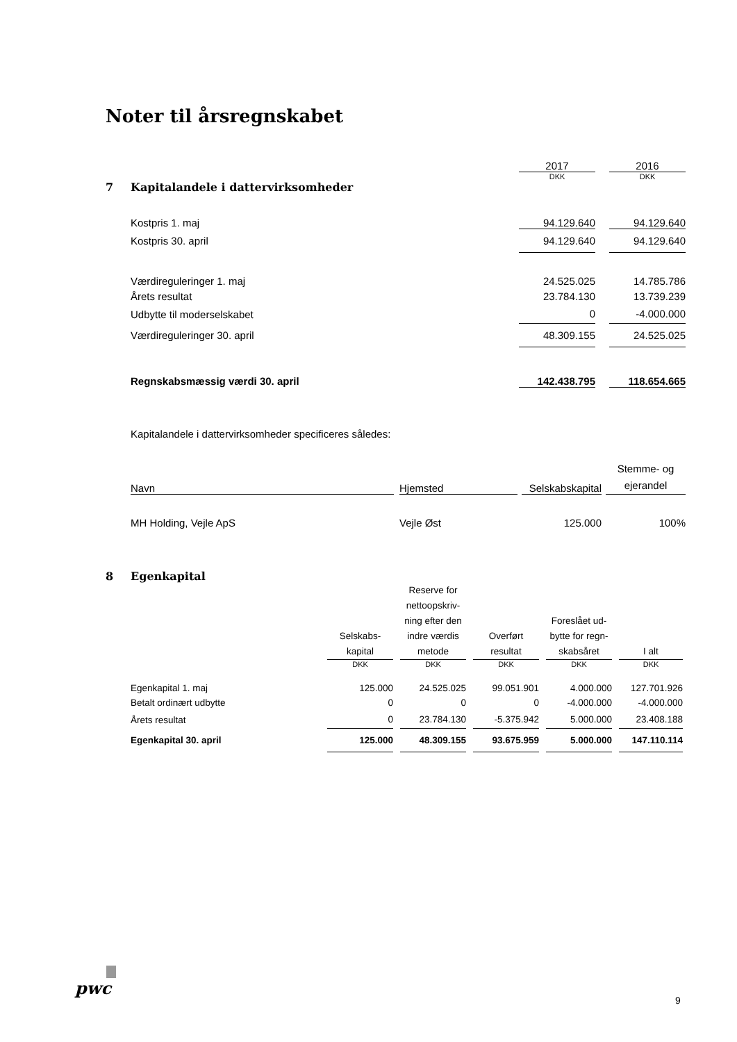Noter til årsregnskabet
| | | 2017 | | 2016 |
| | | DKK | | DKK |
| 7 Kapitalandele i dattervirksomheder | | | | |
| | Kostpris 1. maj | 94.129.640 | | 94.129.640 |
| | Kostpris 30. april | 94.129.640 | | 94.129.640 |
| | Værdireguleringer 1. maj | 24.525.025 | | 14.785.786 |
| | Årets resultat | 23.784.130 | | 13.739.239 |
| | Udbytte til moderselskabet | 0 | | -4.000.000 |
| | Værdireguleringer 30. april | 48.309.155 | | 24.525.025 |
| | Regnskabsmæssig værdi 30. april | 142.438.795 | | 118.654.665 |
Kapitalandele i dattervirksomheder specificeres således:
| Navn | | Hjemsted | | Selskabskapital | | Stemme- og ejerandel |
| MH Holding, Vejle ApS | | Vejle Øst | | 125.000 | | 100% |
8 Egenkapital
| | Selskabs- kapital | | Reserve for nettoopskriv- ning efter den indre værdis metode | | Overført resultat | | Foreslået ud- bytte for regn- skabsåret | | I alt |
| | DKK | | DKK | | DKK | | DKK | | DKK |
| Egenkapital 1. maj | 125.000 | | 24.525.025 | | 99.051.901 | | 4.000.000 | | 127.701.926 |
| Betalt ordinært udbytte | 0 | | 0 | | 0 | | -4.000.000 | | -4.000.000 |
| Årets resultat | 0 | | 23.784.130 | | -5.375.942 | | 5.000.000 | | 23.408.188 |
| Egenkapital 30. april | 125.000 | | 48.309.155 | | 93.675.959 | | 5.000.000 | | 147.110.114 |
pwc
9